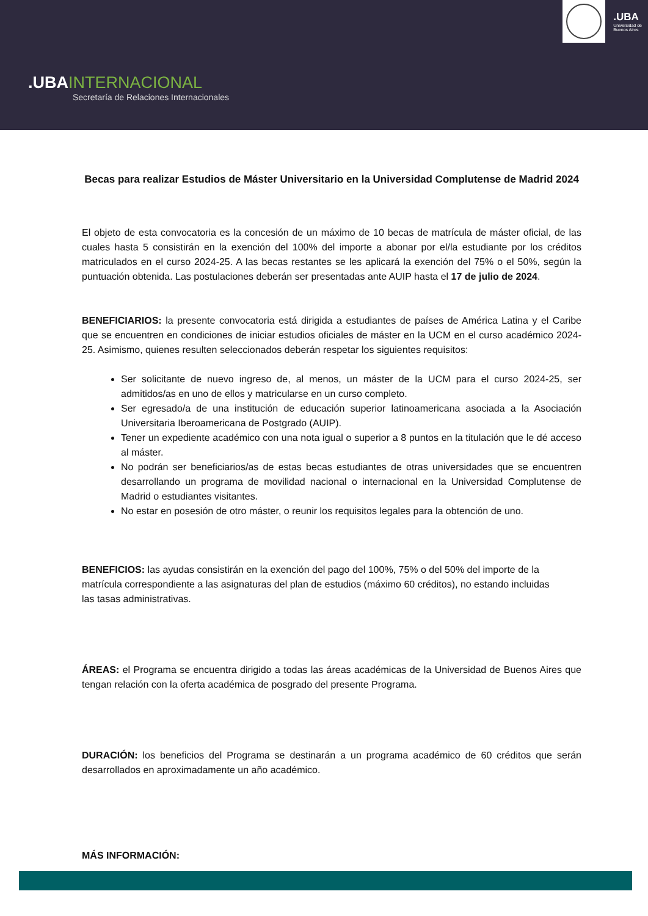.UBAINTERNACIONAL
Secretaría de Relaciones Internacionales
.UBA
Universidad de
Buenos Aires
Becas para realizar Estudios de Máster Universitario en la Universidad Complutense de Madrid 2024
El objeto de esta convocatoria es la concesión de un máximo de 10 becas de matrícula de máster oficial, de las cuales hasta 5 consistirán en la exención del 100% del importe a abonar por el/la estudiante por los créditos matriculados en el curso 2024-25. A las becas restantes se les aplicará la exención del 75% o el 50%, según la puntuación obtenida. Las postulaciones deberán ser presentadas ante AUIP hasta el 17 de julio de 2024.
BENEFICIARIOS: la presente convocatoria está dirigida a estudiantes de países de América Latina y el Caribe que se encuentren en condiciones de iniciar estudios oficiales de máster en la UCM en el curso académico 2024-25. Asimismo, quienes resulten seleccionados deberán respetar los siguientes requisitos:
Ser solicitante de nuevo ingreso de, al menos, un máster de la UCM para el curso 2024-25, ser admitidos/as en uno de ellos y matricularse en un curso completo.
Ser egresado/a de una institución de educación superior latinoamericana asociada a la Asociación Universitaria Iberoamericana de Postgrado (AUIP).
Tener un expediente académico con una nota igual o superior a 8 puntos en la titulación que le dé acceso al máster.
No podrán ser beneficiarios/as de estas becas estudiantes de otras universidades que se encuentren desarrollando un programa de movilidad nacional o internacional en la Universidad Complutense de Madrid o estudiantes visitantes.
No estar en posesión de otro máster, o reunir los requisitos legales para la obtención de uno.
BENEFICIOS: las ayudas consistirán en la exención del pago del 100%, 75% o del 50% del importe de la matrícula correspondiente a las asignaturas del plan de estudios (máximo 60 créditos), no estando incluidas las tasas administrativas.
ÁREAS: el Programa se encuentra dirigido a todas las áreas académicas de la Universidad de Buenos Aires que tengan relación con la oferta académica de posgrado del presente Programa.
DURACIÓN: los beneficios del Programa se destinarán a un programa académico de 60 créditos que serán desarrollados en aproximadamente un año académico.
MÁS INFORMACIÓN: